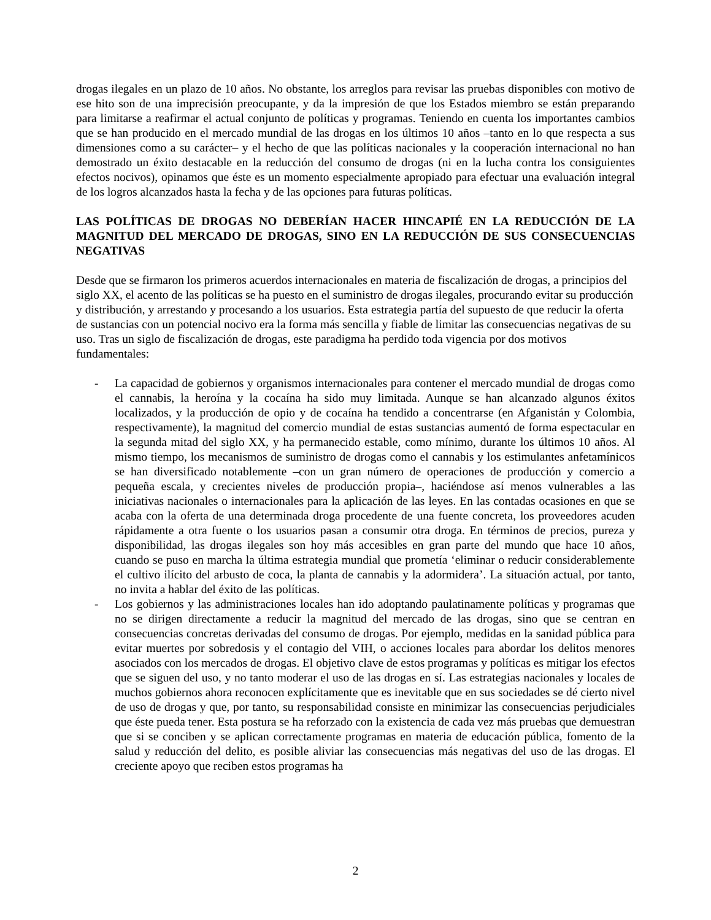drogas ilegales en un plazo de 10 años. No obstante, los arreglos para revisar las pruebas disponibles con motivo de ese hito son de una imprecisión preocupante, y da la impresión de que los Estados miembro se están preparando para limitarse a reafirmar el actual conjunto de políticas y programas. Teniendo en cuenta los importantes cambios que se han producido en el mercado mundial de las drogas en los últimos 10 años –tanto en lo que respecta a sus dimensiones como a su carácter– y el hecho de que las políticas nacionales y la cooperación internacional no han demostrado un éxito destacable en la reducción del consumo de drogas (ni en la lucha contra los consiguientes efectos nocivos), opinamos que éste es un momento especialmente apropiado para efectuar una evaluación integral de los logros alcanzados hasta la fecha y de las opciones para futuras políticas.
LAS POLÍTICAS DE DROGAS NO DEBERÍAN HACER HINCAPIÉ EN LA REDUCCIÓN DE LA MAGNITUD DEL MERCADO DE DROGAS, SINO EN LA REDUCCIÓN DE SUS CONSECUENCIAS NEGATIVAS
Desde que se firmaron los primeros acuerdos internacionales en materia de fiscalización de drogas, a principios del siglo XX, el acento de las políticas se ha puesto en el suministro de drogas ilegales, procurando evitar su producción y distribución, y arrestando y procesando a los usuarios. Esta estrategia partía del supuesto de que reducir la oferta de sustancias con un potencial nocivo era la forma más sencilla y fiable de limitar las consecuencias negativas de su uso. Tras un siglo de fiscalización de drogas, este paradigma ha perdido toda vigencia por dos motivos fundamentales:
- La capacidad de gobiernos y organismos internacionales para contener el mercado mundial de drogas como el cannabis, la heroína y la cocaína ha sido muy limitada. Aunque se han alcanzado algunos éxitos localizados, y la producción de opio y de cocaína ha tendido a concentrarse (en Afganistán y Colombia, respectivamente), la magnitud del comercio mundial de estas sustancias aumentó de forma espectacular en la segunda mitad del siglo XX, y ha permanecido estable, como mínimo, durante los últimos 10 años. Al mismo tiempo, los mecanismos de suministro de drogas como el cannabis y los estimulantes anfetamínicos se han diversificado notablemente –con un gran número de operaciones de producción y comercio a pequeña escala, y crecientes niveles de producción propia–, haciéndose así menos vulnerables a las iniciativas nacionales o internacionales para la aplicación de las leyes. En las contadas ocasiones en que se acaba con la oferta de una determinada droga procedente de una fuente concreta, los proveedores acuden rápidamente a otra fuente o los usuarios pasan a consumir otra droga. En términos de precios, pureza y disponibilidad, las drogas ilegales son hoy más accesibles en gran parte del mundo que hace 10 años, cuando se puso en marcha la última estrategia mundial que prometía ‘eliminar o reducir considerablemente el cultivo ilícito del arbusto de coca, la planta de cannabis y la adormidera’. La situación actual, por tanto, no invita a hablar del éxito de las políticas.
- Los gobiernos y las administraciones locales han ido adoptando paulatinamente políticas y programas que no se dirigen directamente a reducir la magnitud del mercado de las drogas, sino que se centran en consecuencias concretas derivadas del consumo de drogas. Por ejemplo, medidas en la sanidad pública para evitar muertes por sobredosis y el contagio del VIH, o acciones locales para abordar los delitos menores asociados con los mercados de drogas. El objetivo clave de estos programas y políticas es mitigar los efectos que se siguen del uso, y no tanto moderar el uso de las drogas en sí. Las estrategias nacionales y locales de muchos gobiernos ahora reconocen explícitamente que es inevitable que en sus sociedades se dé cierto nivel de uso de drogas y que, por tanto, su responsabilidad consiste en minimizar las consecuencias perjudiciales que éste pueda tener. Esta postura se ha reforzado con la existencia de cada vez más pruebas que demuestran que si se conciben y se aplican correctamente programas en materia de educación pública, fomento de la salud y reducción del delito, es posible aliviar las consecuencias más negativas del uso de las drogas. El creciente apoyo que reciben estos programas ha
2